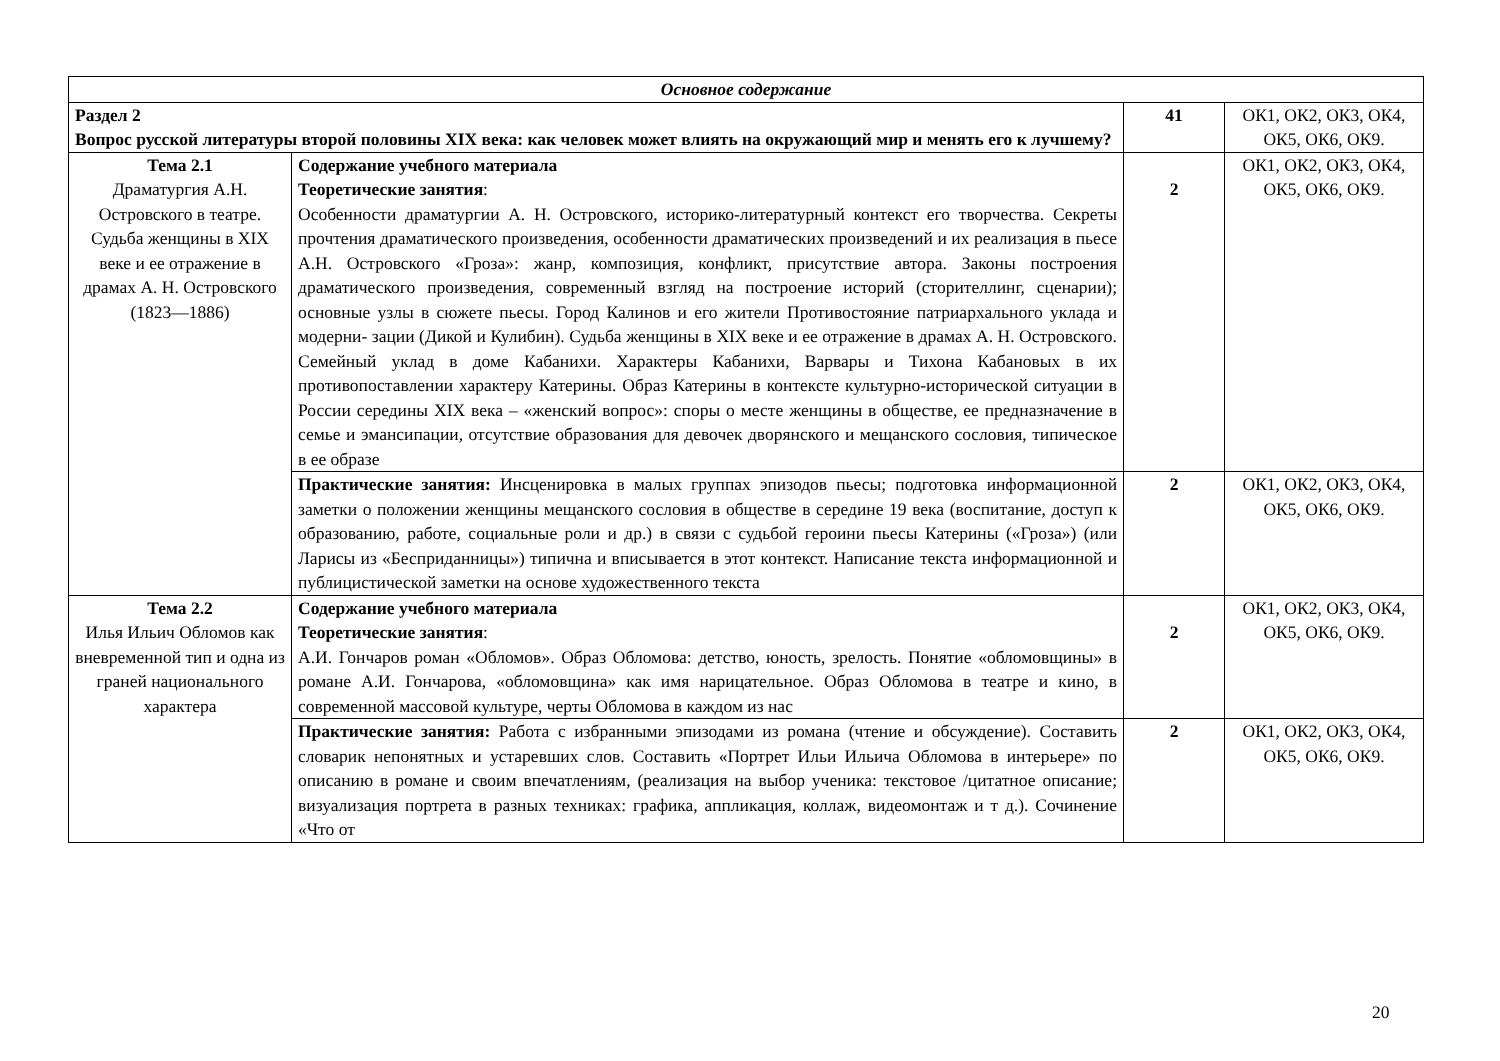| Основное содержание | | | |
| Раздел 2 Вопрос русской литературы второй половины XIX века: как человек может влиять на окружающий мир и менять его к лучшему? | | 41 | ОК1, ОК2, ОК3, ОК4, ОК5, ОК6, ОК9. |
| Тема 2.1 Драматургия А.Н. Островского в театре. Судьба женщины в XIX веке и ее отражение в драмах А. Н. Островского (1823—1886) | Содержание учебного материала Теоретические занятия : Особенности драматургии А. Н. Островского, историко-литературный контекст его творчества. Секреты прочтения драматического произведения, особенности драматических произведений и их реализация в пьесе А.Н. Островского «Гроза»: жанр, композиция, конфликт, присутствие автора. Законы построения драматического произведения, современный взгляд на построение историй (сторителлинг, сценарии); основные узлы в сюжете пьесы. Город Калинов и его жители Противостояние патриархального уклада и модерни- зации (Дикой и Кулибин). Судьба женщины в XIX веке и ее отражение в драмах А. Н. Островского. Семейный уклад в доме Кабанихи. Характеры Кабанихи, Варвары и Тихона Кабановых в их противопоставлении характеру Катерины. Образ Катерины в контексте культурно-исторической ситуации в России середины XIX века – «женский вопрос»: споры о месте женщины в обществе, ее предназначение в семье и эмансипации, отсутствие образования для девочек дворянского и мещанского сословия, типическое в ее образе | 2 | ОК1, ОК2, ОК3, ОК4, ОК5, ОК6, ОК9. |
| | Практические занятия: Инсценировка в малых группах эпизодов пьесы; подготовка информационной заметки о положении женщины мещанского сословия в обществе в середине 19 века (воспитание, доступ к образованию, работе, социальные роли и др.) в связи с судьбой героини пьесы Катерины («Гроза») (или Ларисы из «Бесприданницы») типична и вписывается в этот контекст. Написание текста информационной и публицистической заметки на основе художественного текста | 2 | ОК1, ОК2, ОК3, ОК4, ОК5, ОК6, ОК9. |
| Тема 2.2 Илья Ильич Обломов как вневременной тип и одна из граней национального характера | Содержание учебного материала Теоретические занятия : А.И. Гончаров роман «Обломов». Образ Обломова: детство, юность, зрелость. Понятие «обломовщины» в романе А.И. Гончарова, «обломовщина» как имя нарицательное. Образ Обломова в театре и кино, в современной массовой культуре, черты Обломова в каждом из нас | 2 | ОК1, ОК2, ОК3, ОК4, ОК5, ОК6, ОК9. |
| | Практические занятия: Работа с избранными эпизодами из романа (чтение и обсуждение). Составить словарик непонятных и устаревших слов. Составить «Портрет Ильи Ильича Обломова в интерьере» по описанию в романе и своим впечатлениям, (реализация на выбор ученика: текстовое /цитатное описание; визуализация портрета в разных техниках: графика, аппликация, коллаж, видеомонтаж и т д.). Сочинение «Что от | 2 | ОК1, ОК2, ОК3, ОК4, ОК5, ОК6, ОК9. |
20